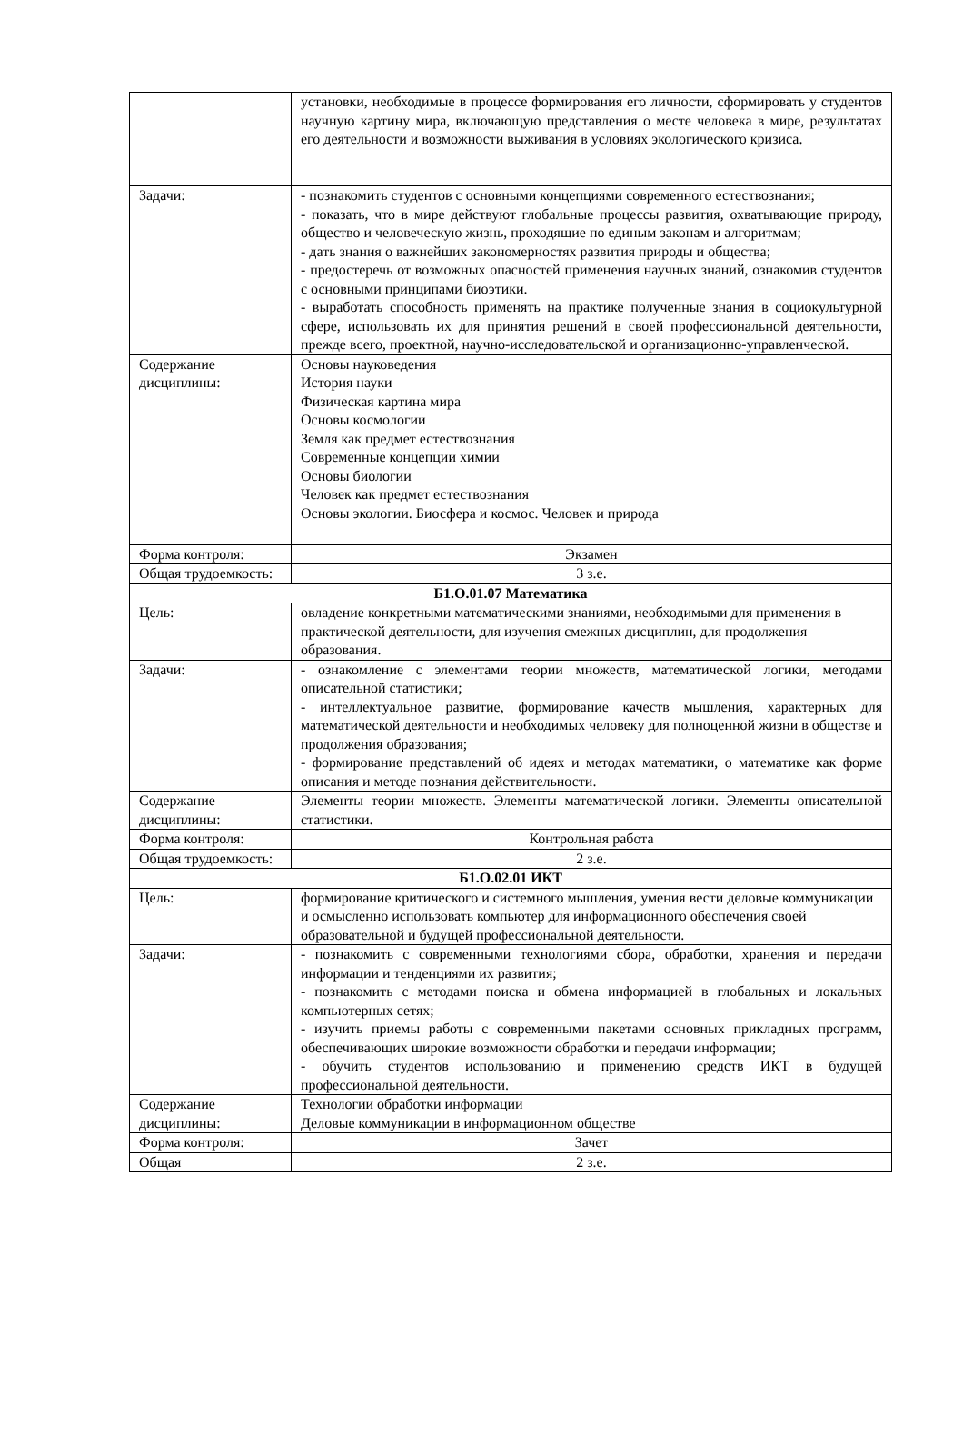| | установки, необходимые в процессе формирования его личности, сформировать у студентов научную картину мира, включающую представления о месте человека в мире, результатах его деятельности и возможности выживания в условиях экологического кризиса. |
| Задачи: | - познакомить студентов с основными концепциями современного естествознания; - показать, что в мире действуют глобальные процессы развития, охватывающие природу, общество и человеческую жизнь, проходящие по единым законам и алгоритмам; - дать знания о важнейших закономерностях развития природы и общества; - предостеречь от возможных опасностей применения научных знаний, ознакомив студентов с основными принципами биоэтики. - выработать способность применять на практике полученные знания в социокультурной сфере, использовать их для принятия решений в своей профессиональной деятельности, прежде всего, проектной, научно-исследовательской и организационно-управленческой. |
| Содержание дисциплины: | Основы науковедения История науки Физическая картина мира Основы космологии Земля как предмет естествознания Современные концепции химии Основы биологии Человек как предмет естествознания Основы экологии. Биосфера и космос. Человек и природа |
| Форма контроля: | Экзамен |
| Общая трудоемкость: | 3 з.е. |
| Б1.О.01.07 Математика | |
| Цель: | овладение конкретными математическими знаниями, необходимыми для применения в практической деятельности, для изучения смежных дисциплин, для продолжения образования. |
| Задачи: | - ознакомление с элементами теории множеств, математической логики, методами описательной статистики; - интеллектуальное развитие, формирование качеств мышления, характерных для математической деятельности и необходимых человеку для полноценной жизни в обществе и продолжения образования; - формирование представлений об идеях и методах математики, о математике как форме описания и методе познания действительности. |
| Содержание дисциплины: | Элементы теории множеств. Элементы математической логики. Элементы описательной статистики. |
| Форма контроля: | Контрольная работа |
| Общая трудоемкость: | 2 з.е. |
| Б1.О.02.01 ИКТ | |
| Цель: | формирование критического и системного мышления, умения вести деловые коммуникации и осмысленно использовать компьютер для информационного обеспечения своей образовательной и будущей профессиональной деятельности. |
| Задачи: | - познакомить с современными технологиями сбора, обработки, хранения и передачи информации и тенденциями их развития; - познакомить с методами поиска и обмена информацией в глобальных и локальных компьютерных сетях; - изучить приемы работы с современными пакетами основных прикладных программ, обеспечивающих широкие возможности обработки и передачи информации; - обучить студентов использованию и применению средств ИКТ в будущей профессиональной деятельности. |
| Содержание дисциплины: | Технологии обработки информации Деловые коммуникации в информационном обществе |
| Форма контроля: | Зачет |
| Общая | 2 з.е. |